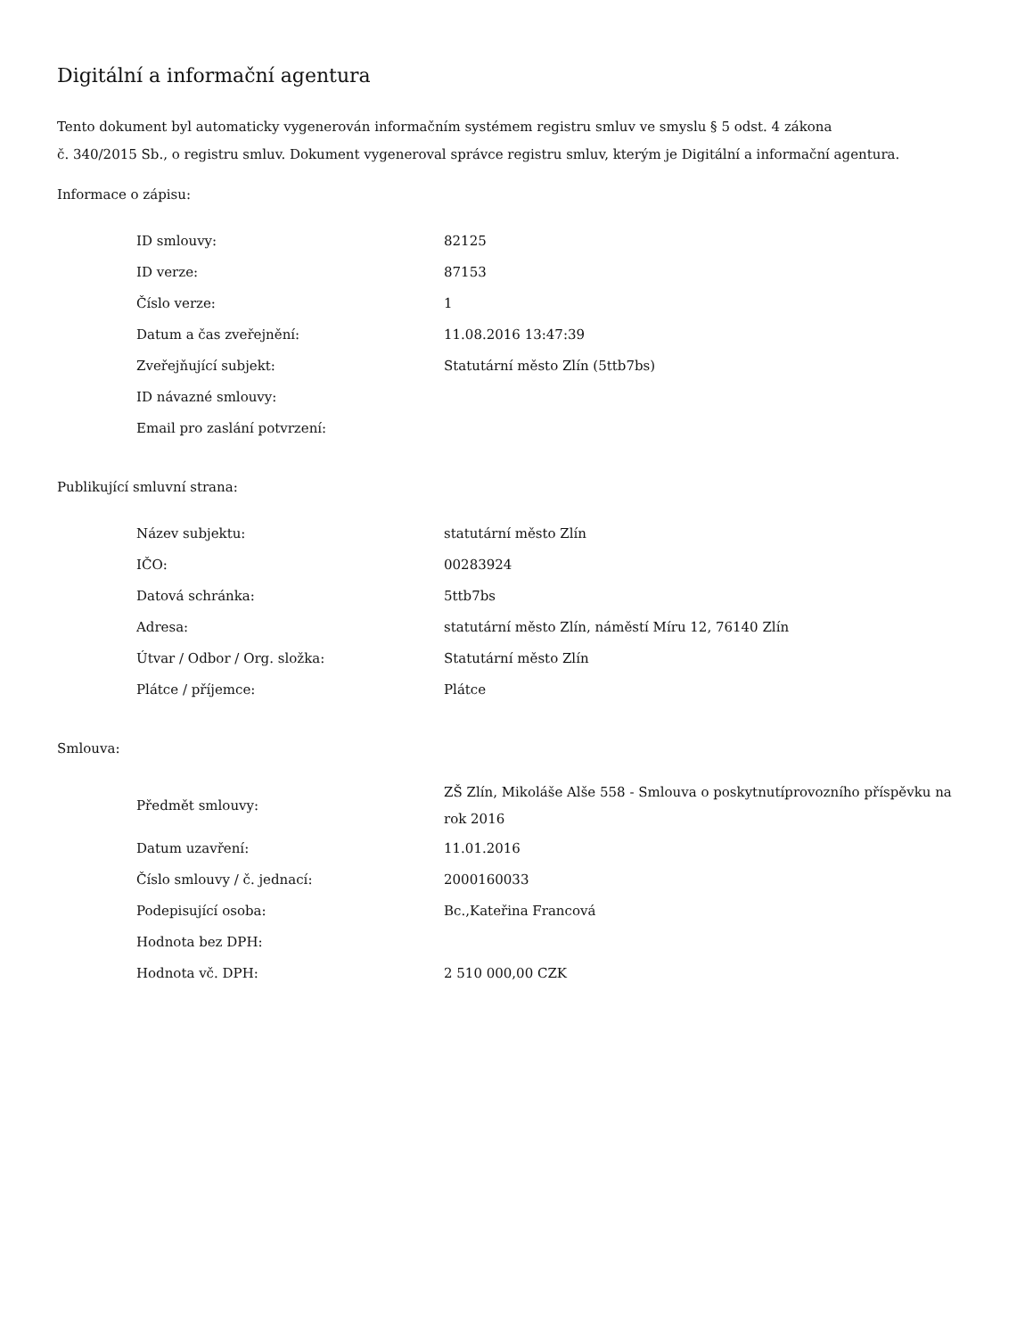Digitální a informační agentura
Tento dokument byl automaticky vygenerován informačním systémem registru smluv ve smyslu § 5 odst. 4 zákona
č. 340/2015 Sb., o registru smluv. Dokument vygeneroval správce registru smluv, kterým je Digitální a informační agentura.
Informace o zápisu:
| ID smlouvy: | 82125 |
| ID verze: | 87153 |
| Číslo verze: | 1 |
| Datum a čas zveřejnění: | 11.08.2016 13:47:39 |
| Zveřejňující subjekt: | Statutární město Zlín (5ttb7bs) |
| ID návazné smlouvy: | |
| Email pro zaslání potvrzení: | |
Publikující smluvní strana:
| Název subjektu: | statutární město Zlín |
| IČO: | 00283924 |
| Datová schránka: | 5ttb7bs |
| Adresa: | statutární město Zlín, náměstí Míru 12, 76140 Zlín |
| Útvar / Odbor / Org. složka: | Statutární město Zlín |
| Plátce / příjemce: | Plátce |
Smlouva:
| Předmět smlouvy: | ZŠ Zlín, Mikoláše Alše 558 - Smlouva o poskytnutíprovozního příspěvku na rok 2016 |
| Datum uzavření: | 11.01.2016 |
| Číslo smlouvy / č. jednací: | 2000160033 |
| Podepisující osoba: | Bc.,Kateřina Francová |
| Hodnota bez DPH: | |
| Hodnota vč. DPH: | 2 510 000,00 CZK |